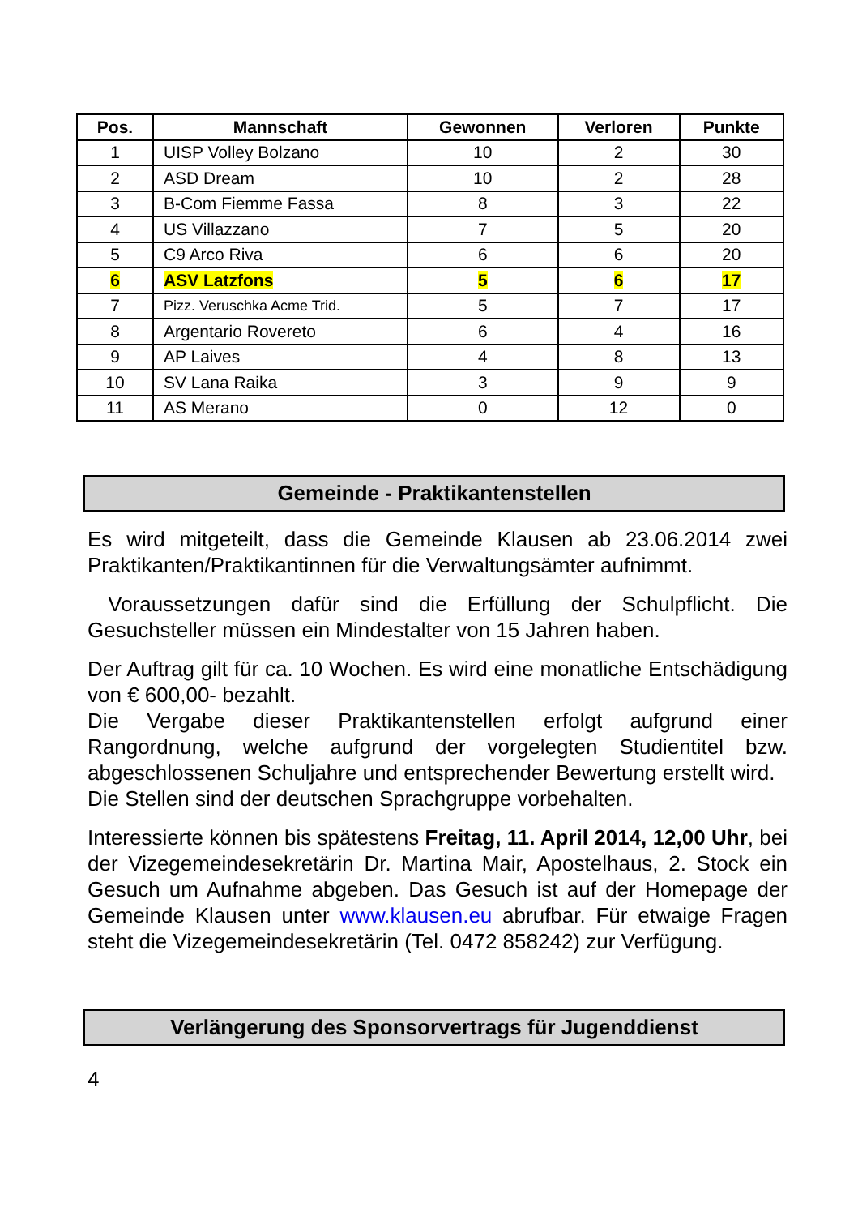| Pos. | Mannschaft | Gewonnen | Verloren | Punkte |
| --- | --- | --- | --- | --- |
| 1 | UISP Volley Bolzano | 10 | 2 | 30 |
| 2 | ASD Dream | 10 | 2 | 28 |
| 3 | B-Com Fiemme Fassa | 8 | 3 | 22 |
| 4 | US Villazzano | 7 | 5 | 20 |
| 5 | C9 Arco Riva | 6 | 6 | 20 |
| 6 | ASV Latzfons | 5 | 6 | 17 |
| 7 | Pizz. Veruschka Acme Trid. | 5 | 7 | 17 |
| 8 | Argentario Rovereto | 6 | 4 | 16 |
| 9 | AP Laives | 4 | 8 | 13 |
| 10 | SV Lana Raika | 3 | 9 | 9 |
| 11 | AS Merano | 0 | 12 | 0 |
Gemeinde - Praktikantenstellen
Es wird mitgeteilt, dass die Gemeinde Klausen ab 23.06.2014 zwei Praktikanten/Praktikantinnen für die Verwaltungsämter aufnimmt.
Voraussetzungen dafür sind die Erfüllung der Schulpflicht. Die Gesuchsteller müssen ein Mindestalter von 15 Jahren haben.
Der Auftrag gilt für ca. 10 Wochen. Es wird eine monatliche Entschädigung von € 600,00- bezahlt.
Die Vergabe dieser Praktikantenstellen erfolgt aufgrund einer Rangordnung, welche aufgrund der vorgelegten Studientitel bzw. abgeschlossenen Schuljahre und entsprechender Bewertung erstellt wird.
Die Stellen sind der deutschen Sprachgruppe vorbehalten.
Interessierte können bis spätestens Freitag, 11. April 2014, 12,00 Uhr, bei der Vizegemeindesekretärin Dr. Martina Mair, Apostelhaus, 2. Stock ein Gesuch um Aufnahme abgeben. Das Gesuch ist auf der Homepage der Gemeinde Klausen unter www.klausen.eu abrufbar. Für etwaige Fragen steht die Vizegemeindesekretärin (Tel. 0472 858242) zur Verfügung.
Verlängerung des Sponsorvertrags für Jugenddienst
4